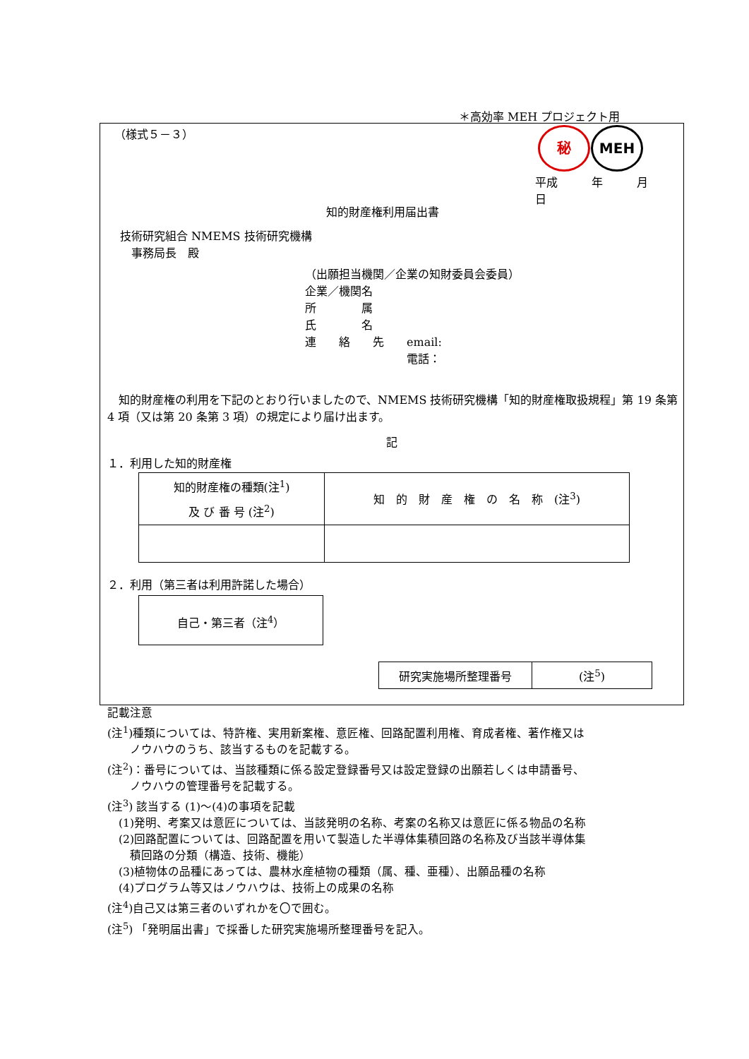＊高効率 MEH プロジェクト用
（様式５－３） 秘 MEH
平成　　　年　　　月　　　日
知的財産権利用届出書
技術研究組合 NMEMS 技術研究機構
　事務局長　殿
（出願担当機関／企業の知財委員会委員）
企業／機関名
所　　　　属
氏　　　　名
連　　絡　　先　　email:
　　　　　　　　　電話：
　知的財産権の利用を下記のとおり行いましたので、NMEMS 技術研究機構「知的財産権取扱規程」第 19 条第 4 項（又は第 20 条第 3 項）の規定により届け出ます。
記
１．利用した知的財産権
| 知的財産権の種類(注<sup>1</sup>) 及 び 番 号 (注<sup>2</sup>) | 知 的 財 産 権 の 名 称 (注<sup>3</sup>) |
２．利用（第三者は利用許諾した場合）
| 自己・第三者（注<sup>4</sup>） |
| 研究実施場所整理番号 | (注<sup>5</sup>) |
記載注意
(注<sup>1</sup>)種類については、特許権、実用新案権、意匠権、回路配置利用権、育成者権、著作権又は
　　ノウハウのうち、該当するものを記載する。
(注<sup>2</sup>)：番号については、当該種類に係る設定登録番号又は設定登録の出願若しくは申請番号、
　　ノウハウの管理番号を記載する。
(注<sup>3</sup>) 該当する (1)～(4)の事項を記載
　(1)発明、考案又は意匠については、当該発明の名称、考案の名称又は意匠に係る物品の名称
　(2)回路配置については、回路配置を用いて製造した半導体集積回路の名称及び当該半導体集
　　積回路の分類（構造、技術、機能）
　(3)植物体の品種にあっては、農林水産植物の種類（属、種、亜種）、出願品種の名称
　(4)プログラム等又はノウハウは、技術上の成果の名称
(注<sup>4</sup>)自己又は第三者のいずれかを〇で囲む。
(注<sup>5</sup>) 「発明届出書」で採番した研究実施場所整理番号を記入。